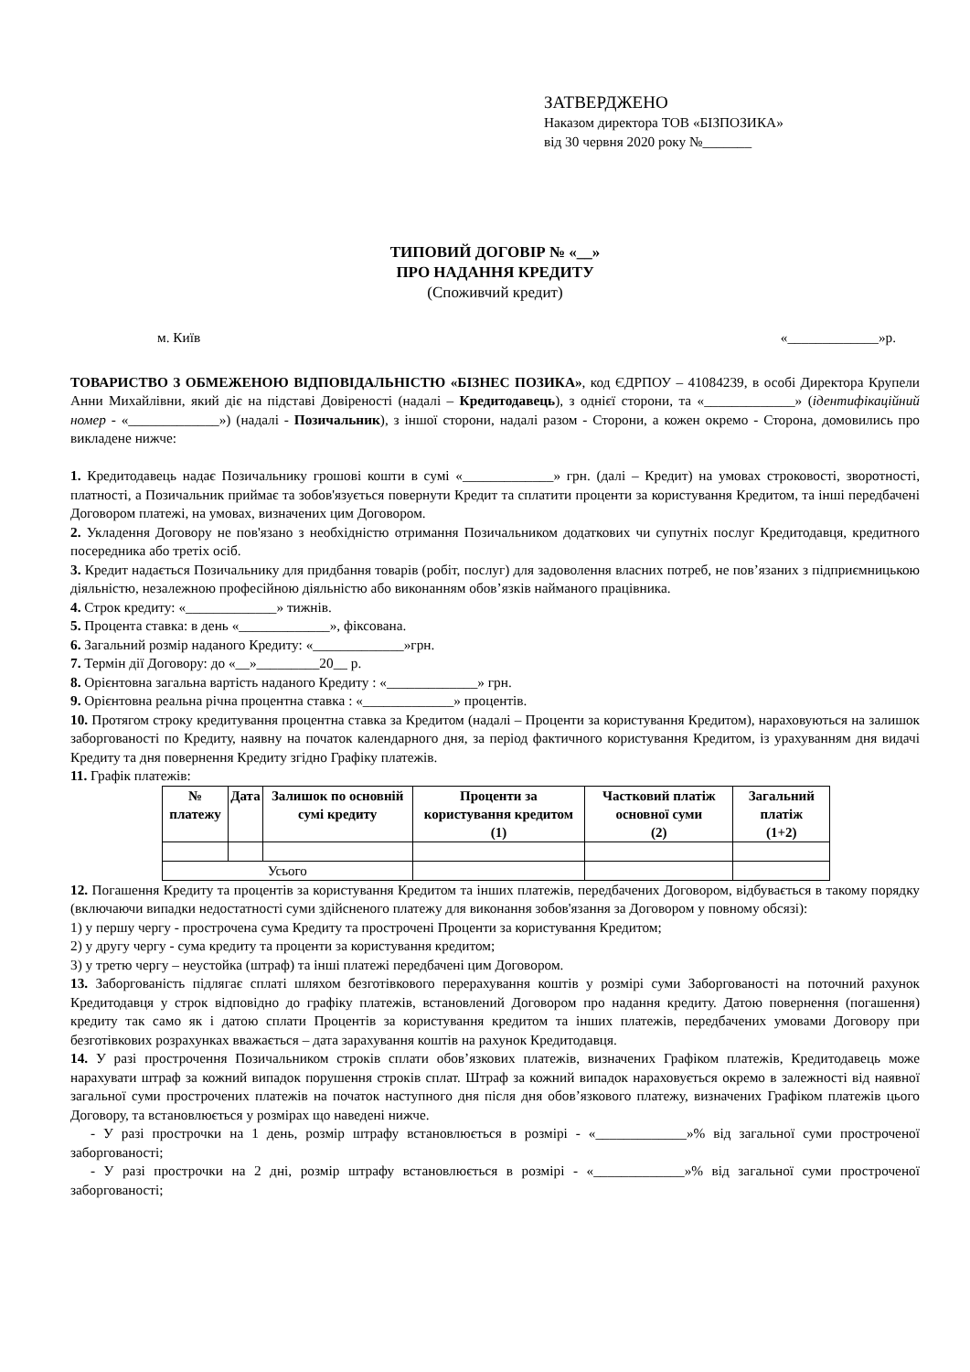ЗАТВЕРДЖЕНО
Наказом директора ТОВ «БІЗПОЗИКА»
від 30 червня 2020 року №_______
ТИПОВИЙ ДОГОВІР № «__»
ПРО НАДАННЯ КРЕДИТУ
(Споживчий кредит)
м. Київ «_____________»р.
ТОВАРИСТВО З ОБМЕЖЕНОЮ ВІДПОВІДАЛЬНІСТЮ «БІЗНЕС ПОЗИКА», код ЄДРПОУ – 41084239, в особі Директора Крупели Анни Михайлівни, який діє на підставі Довіреності (надалі – Кредитодавець), з однієї сторони, та «_____________» (ідентифікаційний номер - «_____________») (надалі - Позичальник), з іншої сторони, надалі разом - Сторони, а кожен окремо - Сторона, домовились про викладене нижче:
1. Кредитодавець надає Позичальнику грошові кошти в сумі «_____________» грн. (далі – Кредит) на умовах строковості, зворотності, платності, а Позичальник приймає та зобов'язується повернути Кредит та сплатити проценти за користування Кредитом, та інші передбачені Договором платежі, на умовах, визначених цим Договором.
2. Укладення Договору не пов'язано з необхідністю отримання Позичальником додаткових чи супутніх послуг Кредитодавця, кредитного посередника або третіх осіб.
3. Кредит надається Позичальнику для придбання товарів (робіт, послуг) для задоволення власних потреб, не пов’язаних з підприємницькою діяльністю, незалежною професійною діяльністю або виконанням обов’язків найманого працівника.
4. Строк кредиту: «_____________» тижнів.
5. Процента ставка: в день «_____________», фіксована.
6. Загальний розмір наданого Кредиту: «_____________»грн.
7. Термін дії Договору: до «__»_________20__ р.
8. Орієнтовна загальна вартість наданого Кредиту : «_____________» грн.
9. Орієнтовна реальна річна процентна ставка : «_____________» процентів.
10. Протягом строку кредитування процентна ставка за Кредитом (надалі – Проценти за користування Кредитом), нараховуються на залишок заборгованості по Кредиту, наявну на початок календарного дня, за період фактичного користування Кредитом, із урахуванням дня видачі Кредиту та дня повернення Кредиту згідно Графіку платежів.
11. Графік платежів:
| № платежу | Дата | Залишок по основній сумі кредиту | Проценти за користування кредитом (1) | Частковий платіж основної суми (2) | Загальний платіж (1+2) |
| --- | --- | --- | --- | --- | --- |
| Усього | | | | | |
12. Погашення Кредиту та процентів за користування Кредитом та інших платежів, передбачених Договором, відбувається в такому порядку (включаючи випадки недостатності суми здійсненого платежу для виконання зобов'язання за Договором у повному обсязі):
1) у першу чергу - прострочена сума Кредиту та прострочені Проценти за користування Кредитом;
2) у другу чергу - сума кредиту та проценти за користування кредитом;
3) у третю чергу – неустойка (штраф) та інші платежі передбачені цим Договором.
13. Заборгованість підлягає сплаті шляхом безготівкового перерахування коштів у розмірі суми Заборгованості на поточний рахунок Кредитодавця у строк відповідно до графіку платежів, встановлений Договором про надання кредиту. Датою повернення (погашення) кредиту так само як і датою сплати Процентів за користування кредитом та інших платежів, передбачених умовами Договору при безготівкових розрахунках вважається – дата зарахування коштів на рахунок Кредитодавця.
14. У разі прострочення Позичальником строків сплати обов’язкових платежів, визначених Графіком платежів, Кредитодавець може нарахувати штраф за кожний випадок порушення строків сплат. Штраф за кожний випадок нараховується окремо в залежності від наявної загальної суми прострочених платежів на початок наступного дня після дня обов’язкового платежу, визначених Графіком платежів цього Договору, та встановлюється у розмірах що наведені нижче.
- У разі прострочки на 1 день, розмір штрафу встановлюється в розмірі - «_____________»% від загальної суми простроченої заборгованості;
- У разі прострочки на 2 дні, розмір штрафу встановлюється в розмірі - «_____________»% від загальної суми простроченої заборгованості;